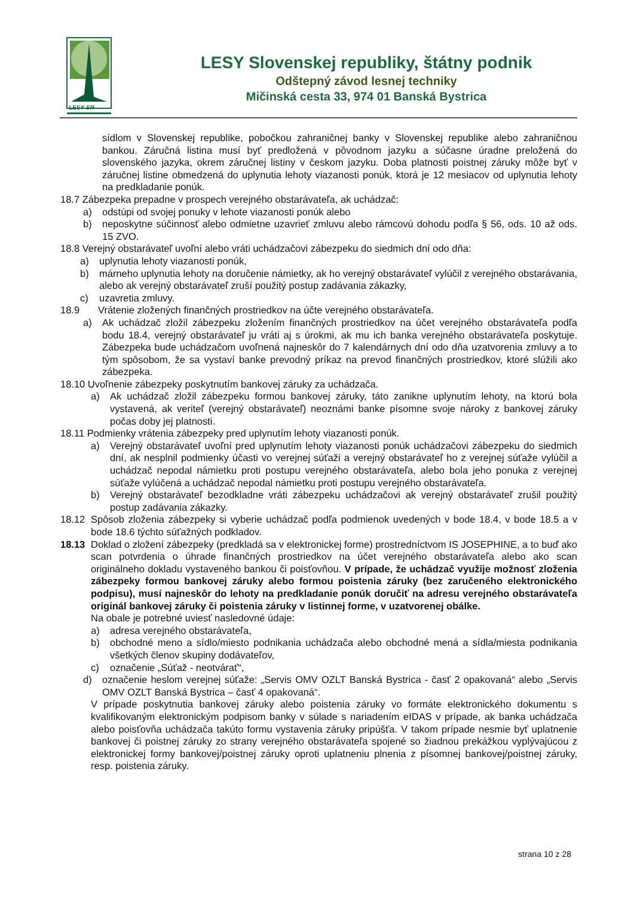LESY SR
LESY Slovenskej republiky, štátny podnik
Odštepný závod lesnej techniky
Mičinská cesta 33, 974 01 Banská Bystrica
sídlom v Slovenskej republike, pobočkou zahraničnej banky v Slovenskej republike alebo zahraničnou bankou. Záručná listina musí byť predložená v pôvodnom jazyku a súčasne úradne preložená do slovenského jazyka, okrem záručnej listiny v českom jazyku. Doba platnosti poistnej záruky môže byť v záručnej listine obmedzená do uplynutia lehoty viazanosti ponúk, ktorá je 12 mesiacov od uplynutia lehoty na predkladanie ponúk.
18.7 Zábezpeka prepadne v prospech verejného obstarávateľa, ak uchádzač:
a) odstúpi od svojej ponuky v lehote viazanosti ponúk alebo
b) neposkytne súčinnosť alebo odmietne uzavrieť zmluvu alebo rámcovú dohodu podľa § 56, ods. 10 až ods. 15 ZVO.
18.8 Verejný obstarávateľ uvoľní alebo vráti uchádzačovi zábezpeku do siedmich dní odo dňa:
a) uplynutia lehoty viazanosti ponúk,
b) márneho uplynutia lehoty na doručenie námietky, ak ho verejný obstarávateľ vylúčil z verejného obstarávania, alebo ak verejný obstarávateľ zruší použitý postup zadávania zákazky,
c) uzavretia zmluvy.
18.9 Vrátenie zložených finančných prostriedkov na účte verejného obstarávateľa.
a) Ak uchádzač zložil zábezpeku zložením finančných prostriedkov na účet verejného obstarávateľa podľa bodu 18.4, verejný obstarávateľ ju vráti aj s úrokmi, ak mu ich banka verejného obstarávateľa poskytuje. Zábezpeka bude uchádzačom uvoľnená najneskôr do 7 kalendárnych dní odo dňa uzatvorenia zmluvy a to tým spôsobom, že sa vystaví banke prevodný príkaz na prevod finančných prostriedkov, ktoré slúžili ako zábezpeka.
18.10 Uvoľnenie zábezpeky poskytnutím bankovej záruky za uchádzača.
a) Ak uchádzač zložil zábezpeku formou bankovej záruky, táto zanikne uplynutím lehoty, na ktorú bola vystavená, ak veriteľ (verejný obstarávateľ) neoznámi banke písomne svoje nároky z bankovej záruky počas doby jej platnosti.
18.11 Podmienky vrátenia zábezpeky pred uplynutím lehoty viazanosti ponúk.
a) Verejný obstarávateľ uvoľní pred uplynutím lehoty viazanosti ponúk uchádzačovi zábezpeku do siedmich dní, ak nesplnil podmienky účasti vo verejnej súťaži a verejný obstarávateľ ho z verejnej súťaže vylúčil a uchádzač nepodal námietku proti postupu verejného obstarávateľa, alebo bola jeho ponuka z verejnej súťaže vylúčená a uchádzač nepodal námietku proti postupu verejného obstarávateľa.
b) Verejný obstarávateľ bezodkladne vráti zábezpeku uchádzačovi ak verejný obstarávateľ zrušil použitý postup zadávania zákazky.
18.12 Spôsob zloženia zábezpeky si vyberie uchádzač podľa podmienok uvedených v bode 18.4, v bode 18.5 a v bode 18.6 týchto súťažných podkladov.
18.13 Doklad o zložení zábezpeky (predkladá sa v elektronickej forme) prostredníctvom IS JOSEPHINE, a to buď ako scan potvrdenia o úhrade finančných prostriedkov na účet verejného obstarávateľa alebo ako scan originálneho dokladu vystaveného bankou či poisťovňou. V prípade, že uchádzač využije možnosť zloženia zábezpeky formou bankovej záruky alebo formou poistenia záruky (bez zaručeného elektronického podpisu), musí najneskôr do lehoty na predkladanie ponúk doručiť na adresu verejného obstarávateľa originál bankovej záruky či poistenia záruky v listinnej forme, v uzatvorenej obálke.
Na obale je potrebné uviesť nasledovné údaje:
a) adresa verejného obstarávateľa,
b) obchodné meno a sídlo/miesto podnikania uchádzača alebo obchodné mená a sídla/miesta podnikania všetkých členov skupiny dodávateľov,
c) označenie „Súťaž - neotvárať“,
d) označenie heslom verejnej súťaže: „Servis OMV OZLT Banská Bystrica - časť 2 opakovaná“ alebo „Servis OMV OZLT Banská Bystrica – časť 4 opakovaná“.
V prípade poskytnutia bankovej záruky alebo poistenia záruky vo formáte elektronického dokumentu s kvalifikovaným elektronickým podpisom banky v súlade s nariadením eIDAS v prípade, ak banka uchádzača alebo poisťovňa uchádzača takúto formu vystavenia záruky pripúšťa. V takom prípade nesmie byť uplatnenie bankovej či poistnej záruky zo strany verejného obstarávateľa spojené so žiadnou prekážkou vyplývajúcou z elektronickej formy bankovej/poistnej záruky oproti uplatneniu plnenia z písomnej bankovej/poistnej záruky, resp. poistenia záruky.
strana 10 z 28